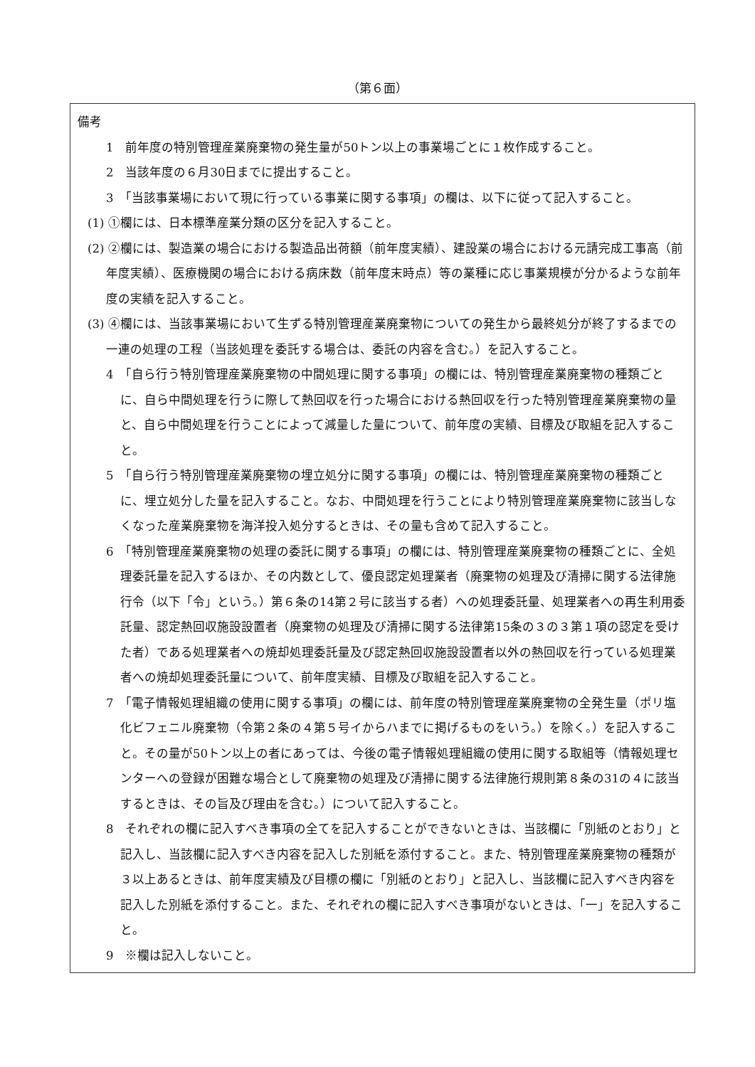（第６面）
備考
1　前年度の特別管理産業廃棄物の発生量が50トン以上の事業場ごとに１枚作成すること。
2　当該年度の６月30日までに提出すること。
3　「当該事業場において現に行っている事業に関する事項」の欄は、以下に従って記入すること。
(1) ①欄には、日本標準産業分類の区分を記入すること。
(2) ②欄には、製造業の場合における製造品出荷額（前年度実績）、建設業の場合における元請完成工事高（前年度実績）、医療機関の場合における病床数（前年度末時点）等の業種に応じ事業規模が分かるような前年度の実績を記入すること。
(3) ④欄には、当該事業場において生ずる特別管理産業廃棄物についての発生から最終処分が終了するまでの一連の処理の工程（当該処理を委託する場合は、委託の内容を含む。）を記入すること。
4　「自ら行う特別管理産業廃棄物の中間処理に関する事項」の欄には、特別管理産業廃棄物の種類ごとに、自ら中間処理を行うに際して熱回収を行った場合における熱回収を行った特別管理産業廃棄物の量と、自ら中間処理を行うことによって減量した量について、前年度の実績、目標及び取組を記入すること。
5　「自ら行う特別管理産業廃棄物の埋立処分に関する事項」の欄には、特別管理産業廃棄物の種類ごとに、埋立処分した量を記入すること。なお、中間処理を行うことにより特別管理産業廃棄物に該当しなくなった産業廃棄物を海洋投入処分するときは、その量も含めて記入すること。
6　「特別管理産業廃棄物の処理の委託に関する事項」の欄には、特別管理産業廃棄物の種類ごとに、全処理委託量を記入するほか、その内数として、優良認定処理業者（廃棄物の処理及び清掃に関する法律施行令（以下「令」という。）第６条の14第２号に該当する者）への処理委託量、処理業者への再生利用委託量、認定熱回収施設設置者（廃棄物の処理及び清掃に関する法律第15条の３の３第１項の認定を受けた者）である処理業者への焼却処理委託量及び認定熱回収施設設置者以外の熱回収を行っている処理業者への焼却処理委託量について、前年度実績、目標及び取組を記入すること。
7　「電子情報処理組織の使用に関する事項」の欄には、前年度の特別管理産業廃棄物の全発生量（ポリ塩化ビフェニル廃棄物（令第２条の４第５号イからハまでに掲げるものをいう。）を除く。）を記入すること。その量が50トン以上の者にあっては、今後の電子情報処理組織の使用に関する取組等（情報処理センターへの登録が困難な場合として廃棄物の処理及び清掃に関する法律施行規則第８条の31の４に該当するときは、その旨及び理由を含む。）について記入すること。
8　それぞれの欄に記入すべき事項の全てを記入することができないときは、当該欄に「別紙のとおり」と記入し、当該欄に記入すべき内容を記入した別紙を添付すること。また、特別管理産業廃棄物の種類が３以上あるときは、前年度実績及び目標の欄に「別紙のとおり」と記入し、当該欄に記入すべき内容を記入した別紙を添付すること。また、それぞれの欄に記入すべき事項がないときは、「一」を記入すること。
9　※欄は記入しないこと。